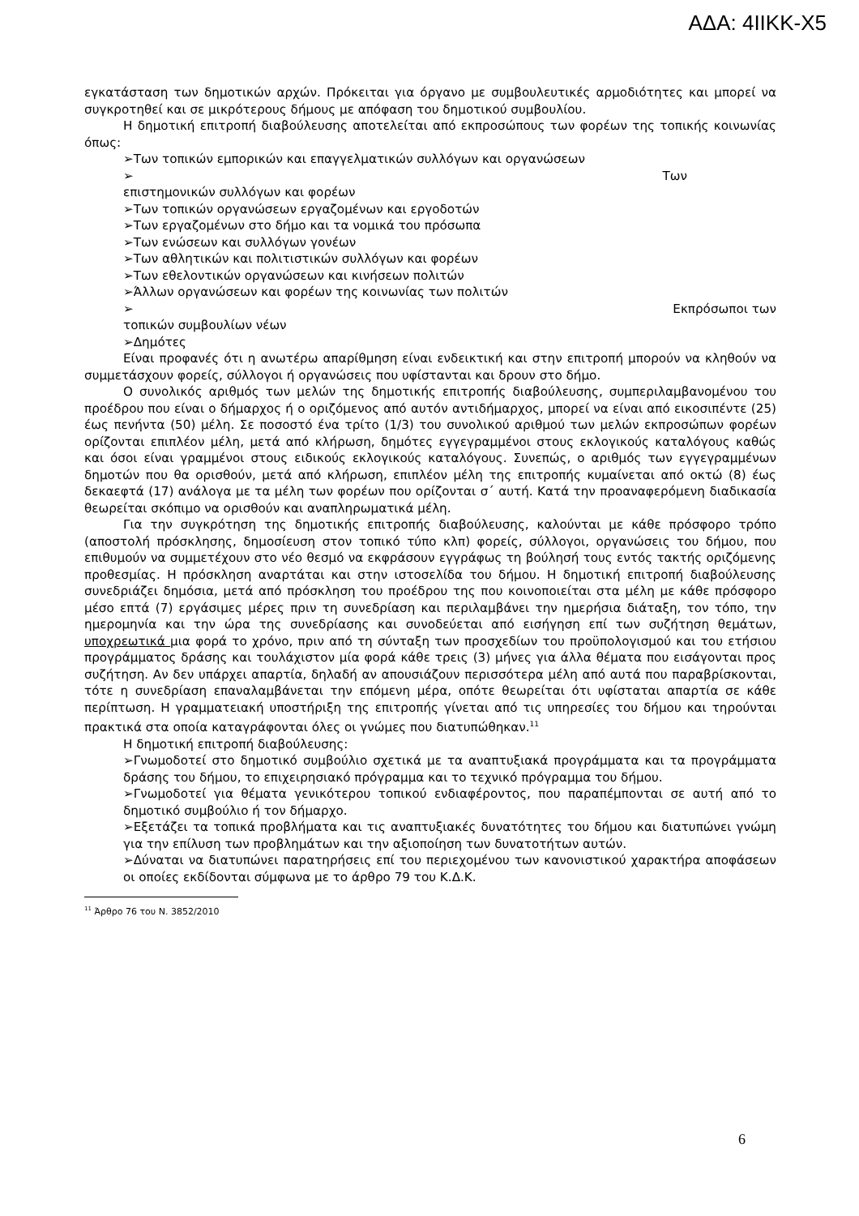ΑΔΑ: 4ΙΙΚΚ-Χ5
εγκατάσταση των δημοτικών αρχών. Πρόκειται για όργανο με συμβουλευτικές αρμοδιότητες και μπορεί να συγκροτηθεί και σε μικρότερους δήμους με απόφαση του δημοτικού συμβουλίου.
Η δημοτική επιτροπή διαβούλευσης αποτελείται από εκπροσώπους των φορέων της τοπικής κοινωνίας όπως:
➢Των τοπικών εμπορικών και επαγγελματικών συλλόγων και οργανώσεων
➢ Των
επιστημονικών συλλόγων και φορέων
➢Των τοπικών οργανώσεων εργαζομένων και εργοδοτών
➢Των εργαζομένων στο δήμο και τα νομικά του πρόσωπα
➢Των ενώσεων και συλλόγων γονέων
➢Των αθλητικών και πολιτιστικών συλλόγων και φορέων
➢Των εθελοντικών οργανώσεων και κινήσεων πολιτών
➢Άλλων οργανώσεων και φορέων της κοινωνίας των πολιτών
➢ Εκπρόσωποι των
τοπικών συμβουλίων νέων
➢Δημότες
Είναι προφανές ότι η ανωτέρω απαρίθμηση είναι ενδεικτική και στην επιτροπή μπορούν να κληθούν να συμμετάσχουν φορείς, σύλλογοι ή οργανώσεις που υφίστανται και δρουν στο δήμο.
Ο συνολικός αριθμός των μελών της δημοτικής επιτροπής διαβούλευσης, συμπεριλαμβανομένου του προέδρου που είναι ο δήμαρχος ή ο οριζόμενος από αυτόν αντιδήμαρχος, μπορεί να είναι από εικοσιπέντε (25) έως πενήντα (50) μέλη. Σε ποσοστό ένα τρίτο (1/3) του συνολικού αριθμού των μελών εκπροσώπων φορέων ορίζονται επιπλέον μέλη, μετά από κλήρωση, δημότες εγγεγραμμένοι στους εκλογικούς καταλόγους καθώς και όσοι είναι γραμμένοι στους ειδικούς εκλογικούς καταλόγους. Συνεπώς, ο αριθμός των εγγεγραμμένων δημοτών που θα ορισθούν, μετά από κλήρωση, επιπλέον μέλη της επιτροπής κυμαίνεται από οκτώ (8) έως δεκαεφτά (17) ανάλογα με τα μέλη των φορέων που ορίζονται σ΄ αυτή. Κατά την προαναφερόμενη διαδικασία θεωρείται σκόπιμο να ορισθούν και αναπληρωματικά μέλη.
Για την συγκρότηση της δημοτικής επιτροπής διαβούλευσης, καλούνται με κάθε πρόσφορο τρόπο (αποστολή πρόσκλησης, δημοσίευση στον τοπικό τύπο κλπ) φορείς, σύλλογοι, οργανώσεις του δήμου, που επιθυμούν να συμμετέχουν στο νέο θεσμό να εκφράσουν εγγράφως τη βούλησή τους εντός τακτής οριζόμενης προθεσμίας. Η πρόσκληση αναρτάται και στην ιστοσελίδα του δήμου. Η δημοτική επιτροπή διαβούλευσης συνεδριάζει δημόσια, μετά από πρόσκληση του προέδρου της που κοινοποιείται στα μέλη με κάθε πρόσφορο μέσο επτά (7) εργάσιμες μέρες πριν τη συνεδρίαση και περιλαμβάνει την ημερήσια διάταξη, τον τόπο, την ημερομηνία και την ώρα της συνεδρίασης και συνοδεύεται από εισήγηση επί των συζήτηση θεμάτων, υποχρεωτικά μια φορά το χρόνο, πριν από τη σύνταξη των προσχεδίων του προϋπολογισμού και του ετήσιου προγράμματος δράσης και τουλάχιστον μία φορά κάθε τρεις (3) μήνες για άλλα θέματα που εισάγονται προς συζήτηση. Αν δεν υπάρχει απαρτία, δηλαδή αν απουσιάζουν περισσότερα μέλη από αυτά που παραβρίσκονται, τότε η συνεδρίαση επαναλαμβάνεται την επόμενη μέρα, οπότε θεωρείται ότι υφίσταται απαρτία σε κάθε περίπτωση. Η γραμματειακή υποστήριξη της επιτροπής γίνεται από τις υπηρεσίες του δήμου και τηρούνται πρακτικά στα οποία καταγράφονται όλες οι γνώμες που διατυπώθηκαν.<sup>11</sup>
Η δημοτική επιτροπή διαβούλευσης:
➢Γνωμοδοτεί στο δημοτικό συμβούλιο σχετικά με τα αναπτυξιακά προγράμματα και τα προγράμματα δράσης του δήμου, το επιχειρησιακό πρόγραμμα και το τεχνικό πρόγραμμα του δήμου.
➢Γνωμοδοτεί για θέματα γενικότερου τοπικού ενδιαφέροντος, που παραπέμπονται σε αυτή από το δημοτικό συμβούλιο ή τον δήμαρχο.
➢Εξετάζει τα τοπικά προβλήματα και τις αναπτυξιακές δυνατότητες του δήμου και διατυπώνει γνώμη για την επίλυση των προβλημάτων και την αξιοποίηση των δυνατοτήτων αυτών.
➢Δύναται να διατυπώνει παρατηρήσεις επί του περιεχομένου των κανονιστικού χαρακτήρα αποφάσεων οι οποίες εκδίδονται σύμφωνα με το άρθρο 79 του Κ.Δ.Κ.
<sup>11</sup> Άρθρο 76 του Ν. 3852/2010
6